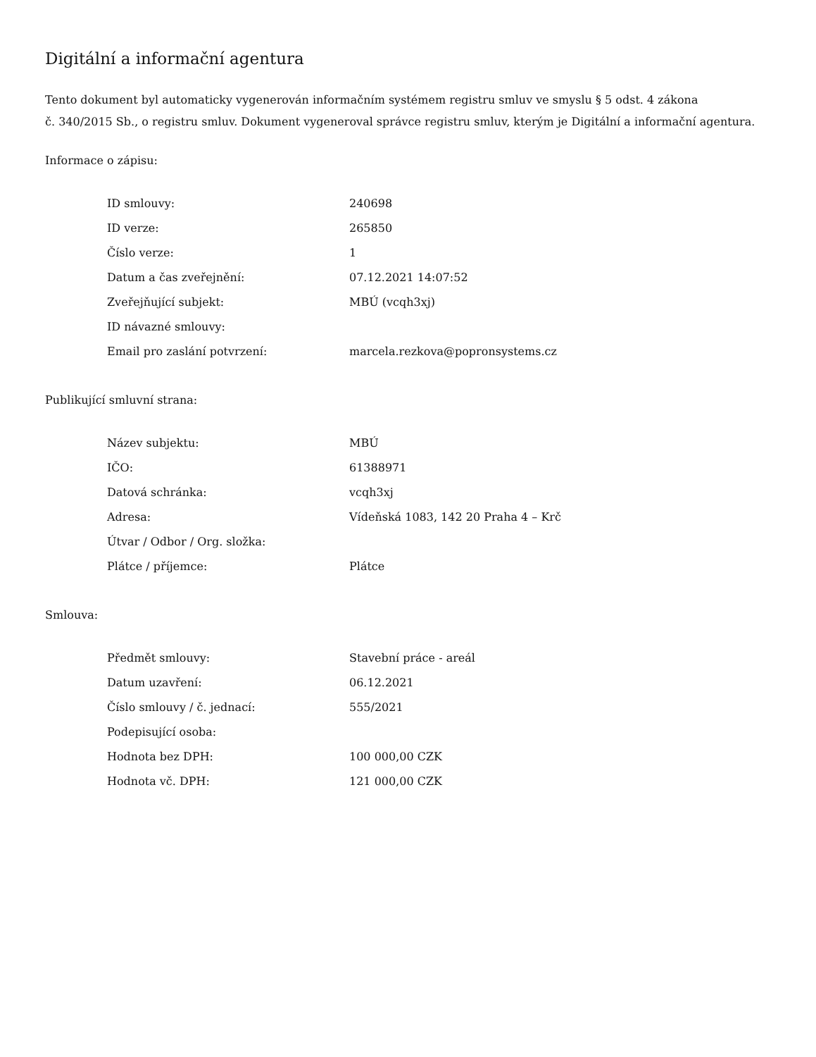Digitální a informační agentura
Tento dokument byl automaticky vygenerován informačním systémem registru smluv ve smyslu § 5 odst. 4 zákona
č. 340/2015 Sb., o registru smluv. Dokument vygeneroval správce registru smluv, kterým je Digitální a informační agentura.
Informace o zápisu:
| ID smlouvy: | 240698 |
| ID verze: | 265850 |
| Číslo verze: | 1 |
| Datum a čas zveřejnění: | 07.12.2021 14:07:52 |
| Zveřejňující subjekt: | MBÚ (vcqh3xj) |
| ID návazné smlouvy: | |
| Email pro zaslání potvrzení: | marcela.rezkova@popronsystems.cz |
Publikující smluvní strana:
| Název subjektu: | MBÚ |
| IČO: | 61388971 |
| Datová schránka: | vcqh3xj |
| Adresa: | Vídeňská 1083, 142 20 Praha 4 – Krč |
| Útvar / Odbor / Org. složka: | |
| Plátce / příjemce: | Plátce |
Smlouva:
| Předmět smlouvy: | Stavební práce - areál |
| Datum uzavření: | 06.12.2021 |
| Číslo smlouvy / č. jednací: | 555/2021 |
| Podepisující osoba: | |
| Hodnota bez DPH: | 100 000,00 CZK |
| Hodnota vč. DPH: | 121 000,00 CZK |